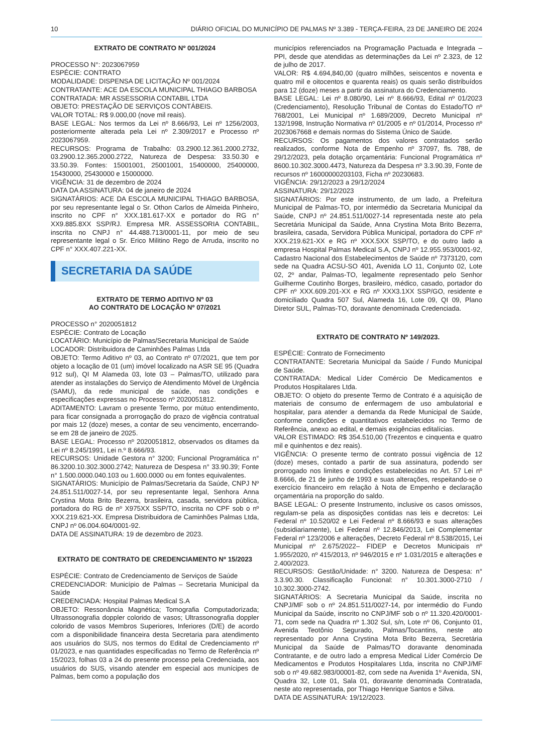10 DIÁRIO OFICIAL DO MUNICÍPIO DE PALMAS Nº 3.389 - TERÇA-FEIRA, 23 DE JANEIRO DE 2024
EXTRATO DE CONTRATO Nº 001/2024
PROCESSO N°: 2023067959
ESPÉCIE: CONTRATO
MODALIDADE: DISPENSA DE LICITAÇÃO Nº 001/2024
CONTRATANTE: ACE DA ESCOLA MUNICIPAL THIAGO BARBOSA
CONTRATADA: MR ASSESSORIA CONTABIL LTDA
OBJETO: PRESTAÇÃO DE SERVIÇOS CONTÁBEIS.
VALOR TOTAL: R$ 9.000,00 (nove mil reais).
BASE LEGAL: Nos termos da Lei nº 8.666/93, Lei nº 1256/2003, posteriormente alterada pela Lei nº 2.309/2017 e Processo nº 2023067959.
RECURSOS: Programa de Trabalho: 03.2900.12.361.2000.2732, 03.2900.12.365.2000.2722, Natureza de Despesa: 33.50.30 e 33.50.39. Fontes: 15001001, 25001001, 15400000, 25400000, 15430000, 25430000 e 15000000.
VIGÊNCIA: 31 de dezembro de 2024
DATA DA ASSINATURA: 04 de janeiro de 2024
SIGNATÁRIOS: ACE DA ESCOLA MUNICIPAL THIAGO BARBOSA, por seu representante legal o Sr. Othon Carlos de Almeida Pinheiro, inscrito no CPF n° XXX.181.617-XX e portador do RG n° XX9.885.8XX SSP/RJ. Empresa MR. ASSESSORIA CONTABIL, inscrita no CNPJ n° 44.488.713/0001-11, por meio de seu representante legal o Sr. Erico Militino Rego de Arruda, inscrito no CPF n° XXX.407.221-XX.
SECRETARIA DA SAÚDE
EXTRATO DE TERMO ADITIVO Nº 03
AO CONTRATO DE LOCAÇÃO Nº 07/2021
PROCESSO n° 2020051812
ESPÉCIE: Contrato de Locação
LOCATÁRIO: Município de Palmas/Secretaria Municipal de Saúde
LOCADOR: Distribuidora de Caminhões Palmas Ltda
OBJETO: Termo Aditivo nº 03, ao Contrato nº 07/2021, que tem por objeto a locação de 01 (um) imóvel localizado na ASR SE 95 (Quadra 912 sul), QI M Alameda 03, lote 03 – Palmas/TO, utilizado para atender as instalações do Serviço de Atendimento Móvel de Urgência (SAMU), da rede municipal de saúde, nas condições e especificações expressas no Processo nº 2020051812.
ADITAMENTO: Lavram o presente Termo, por mútuo entendimento, para ficar consignada a prorrogação do prazo de vigência contratual por mais 12 (doze) meses, a contar de seu vencimento, encerrando-se em 28 de janeiro de 2025.
BASE LEGAL: Processo nº 2020051812, observados os ditames da Lei nº 8.245/1991, Lei n.º 8.666/93.
RECURSOS: Unidade Gestora n° 3200; Funcional Programática n° 86.3200.10.302.3000.2742; Natureza de Despesa n° 33.90.39; Fonte n° 1.500.0000.040.103 ou 1.600.0000 ou em fontes equivalentes.
SIGNATÁRIOS: Município de Palmas/Secretaria da Saúde, CNPJ Nº 24.851.511/0027-14, por seu representante legal, Senhora Anna Crystina Mota Brito Bezerra, brasileira, casada, servidora pública, portadora do RG de nº X975XX SSP/TO, inscrita no CPF sob o nº XXX.219.621-XX. Empresa Distribuidora de Caminhões Palmas Ltda, CNPJ nº 06.004.604/0001-92.
DATA DE ASSINATURA: 19 de dezembro de 2023.
EXTRATO DE CONTRATO DE CREDENCIAMENTO Nº 15/2023
ESPÉCIE: Contrato de Credenciamento de Serviços de Saúde
CREDENCIADOR: Município de Palmas – Secretaria Municipal da Saúde
CREDENCIADA: Hospital Palmas Medical S.A
OBJETO: Ressonância Magnética; Tomografia Computadorizada; Ultrassonografia doppler colorido de vasos; Ultrassonografia doppler colorido de vasos Membros Superiores, Inferiores (D/E) de acordo com a disponibilidade financeira desta Secretaria para atendimento aos usuários do SUS, nos termos do Edital de Credenciamento nº 01/2023, e nas quantidades especificadas no Termo de Referência nº 15/2023, folhas 03 a 24 do presente processo pela Credenciada, aos usuários do SUS, visando atender em especial aos munícipes de Palmas, bem como a população dos
municípios referenciados na Programação Pactuada e Integrada – PPI, desde que atendidas as determinações da Lei nº 2.323, de 12 de julho de 2017.
VALOR: R$ 4.694,840,00 (quatro milhões, seiscentos e noventa e quatro mil e oitocentos e quarenta reais) os quais serão distribuídos para 12 (doze) meses a partir da assinatura do Credenciamento.
BASE LEGAL: Lei nº 8.080/90, Lei nº 8.666/93, Edital nº 01/2023 (Credenciamento), Resolução Tribunal de Contas do Estado/TO nº 768/2001, Lei Municipal nº 1.689/2009, Decreto Municipal nº 132/1998, Instrução Normativa nº 01/2005 e nº 01/2014, Processo nº 2023067668 e demais normas do Sistema Único de Saúde.
RECURSOS: Os pagamentos dos valores contratados serão realizados, conforme Nota de Empenho nº 37097, fls. 788, de 29/12/2023, pela dotação orçamentária: Funcional Programática nº 8600.10.302.3000.4473, Natureza da Despesa nº 3.3.90.39, Fonte de recursos nº 16000000203103, Ficha nº 20230683.
VIGÊNCIA: 29/12/2023 a 29/12/2024
ASSINATURA: 29/12/2023
SIGNATÁRIOS: Por este instrumento, de um lado, a Prefeitura Municipal de Palmas-TO, por intermédio da Secretaria Municipal da Saúde, CNPJ nº 24.851.511/0027-14 representada neste ato pela Secretária Municipal da Saúde, Anna Crystina Mota Brito Bezerra, brasileira, casada, Servidora Pública Municipal, portadora do CPF nº XXX.219.621-XX e RG nº XXX.5XX SSP/TO, e do outro lado a empresa Hospital Palmas Medical S.A, CNPJ nº 12.955.953/0001-92, Cadastro Nacional dos Estabelecimentos de Saúde nº 7373120, com sede na Quadra ACSU-SO 401, Avenida LO 11, Conjunto 02, Lote 02, 2º andar, Palmas-TO, legalmente representado pelo Senhor Guilherme Coutinho Borges, brasileiro, médico, casado, portador do CPF nº XXX.609.201-XX e RG nº XXX3.1XX SSP/GO, residente e domiciliado Quadra 507 Sul, Alameda 16, Lote 09, QI 09, Plano Diretor SUL, Palmas-TO, doravante denominada Credenciada.
EXTRATO DE CONTRATO Nº 149/2023.
ESPÉCIE: Contrato de Fornecimento
CONTRATANTE: Secretaria Municipal da Saúde / Fundo Municipal de Saúde.
CONTRATADA: Medical Líder Comércio De Medicamentos e Produtos Hospitalares Ltda.
OBJETO: O objeto do presente Termo de Contrato é a aquisição de materiais de consumo de enfermagem de uso ambulatorial e hospitalar, para atender a demanda da Rede Municipal de Saúde, conforme condições e quantitativos estabelecidos no Termo de Referência, anexo ao edital, e demais exigências editalícias.
VALOR ESTIMADO: R$ 354.510,00 (Trezentos e cinquenta e quatro mil e quinhentos e dez reais).
VIGÊNCIA: O presente termo de contrato possui vigência de 12 (doze) meses, contado a partir de sua assinatura, podendo ser prorrogado nos limites e condições estabelecidas no Art. 57 Lei nº 8.6666, de 21 de junho de 1993 e suas alterações, respeitando-se o exercício financeiro em relação à Nota de Empenho e declaração orçamentária na proporção do saldo.
BASE LEGAL: O presente Instrumento, inclusive os casos omissos, regulam-se pela as disposições contidas nas leis e decretos: Lei Federal nº 10.520/02 e Lei Federal nº 8.666/93 e suas alterações (subsidiariamente), Lei Federal nº 12.846/2013, Lei Complementar Federal nº 123/2006 e alterações, Decreto Federal nº 8.538/2015, Lei Municipal nº 2.675/2022– FIDEP e Decretos Municipais nº 1.955/2020, nº 415/2013, nº 946/2015 e nº 1.031/2015 e alterações e 2.400/2023.
RECURSOS: Gestão/Unidade: n° 3200. Natureza de Despesa: n° 3.3.90.30. Classificação Funcional: n° 10.301.3000-2710 / 10.302.3000-2742.
SIGNATÁRIOS: A Secretaria Municipal da Saúde, inscrita no CNPJ/MF sob o nº 24.851.511/0027-14, por intermédio do Fundo Municipal da Saúde, inscrito no CNPJ/MF sob o nº 11.320.420/0001-71, com sede na Quadra nº 1.302 Sul, s/n, Lote nº 06, Conjunto 01, Avenida Teotônio Segurado, Palmas/Tocantins, neste ato representado por Anna Crystina Mota Brito Bezerra, Secretária Municipal da Saúde de Palmas/TO doravante denominada Contratante, e de outro lado a empresa Medical Líder Comércio De Medicamentos e Produtos Hospitalares Ltda, inscrita no CNPJ/MF sob o nº 49.682.983/00001-82, com sede na Avenida 1º Avenida, SN, Quadra 32, Lote 01, Sala 01, doravante denominada Contratada, neste ato representada, por Thiago Henrique Santos e Silva.
DATA DE ASSINATURA: 19/12/2023.